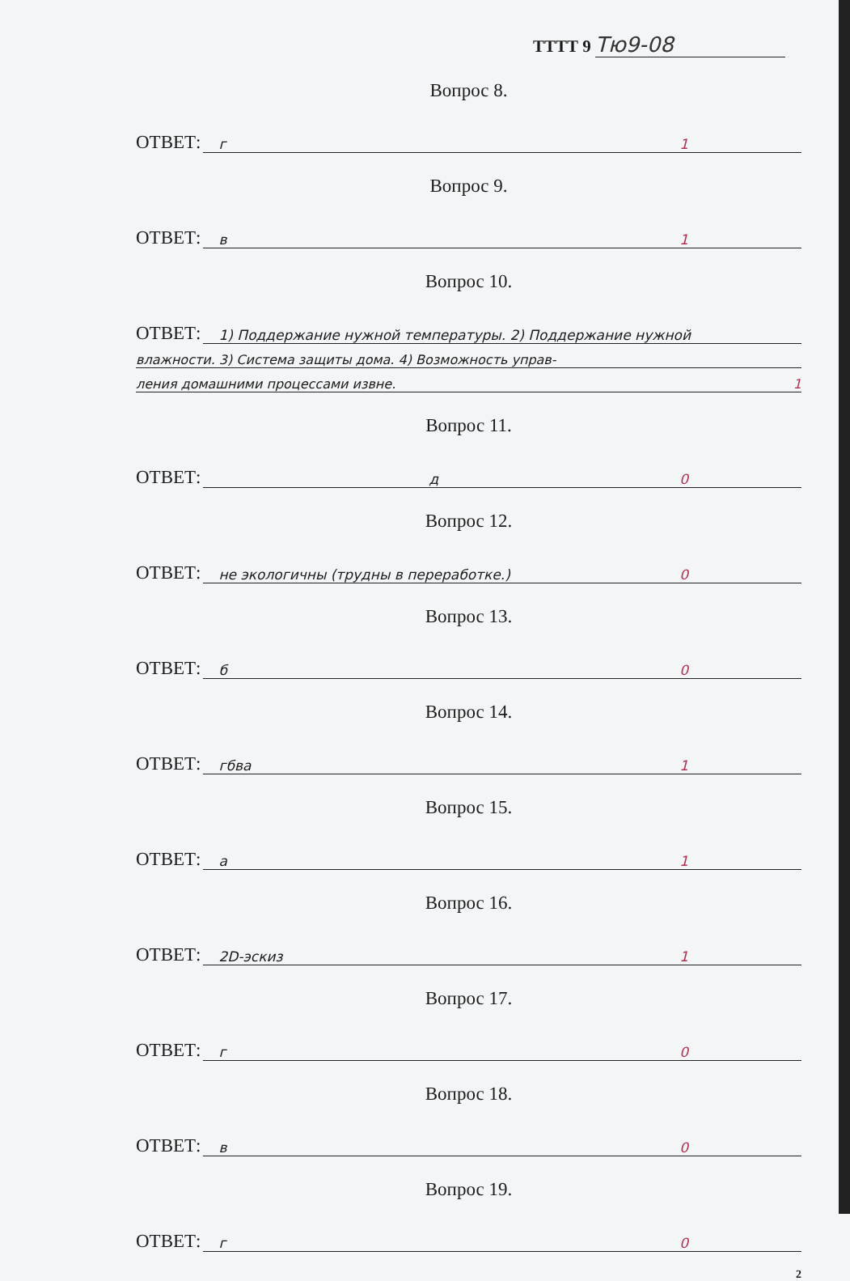ТТТТ 9 Тю9-08
Вопрос 8.
ОТВЕТ:
г 1
Вопрос 9.
ОТВЕТ:
в 1
Вопрос 10.
ОТВЕТ:
1) Поддержание нужной температуры. 2) Поддержание нужной
влажности. 3) Система защиты дома. 4) Возможность управ-
ления домашними процессами извне. 1
Вопрос 11.
ОТВЕТ:
д 0
Вопрос 12.
ОТВЕТ:
не экологичны (трудны в переработке.) 0
Вопрос 13.
ОТВЕТ:
б 0
Вопрос 14.
ОТВЕТ:
гбва 1
Вопрос 15.
ОТВЕТ:
а 1
Вопрос 16.
ОТВЕТ:
2D-эскиз 1
Вопрос 17.
ОТВЕТ:
г 0
Вопрос 18.
ОТВЕТ:
в 0
Вопрос 19.
ОТВЕТ:
г 0
2